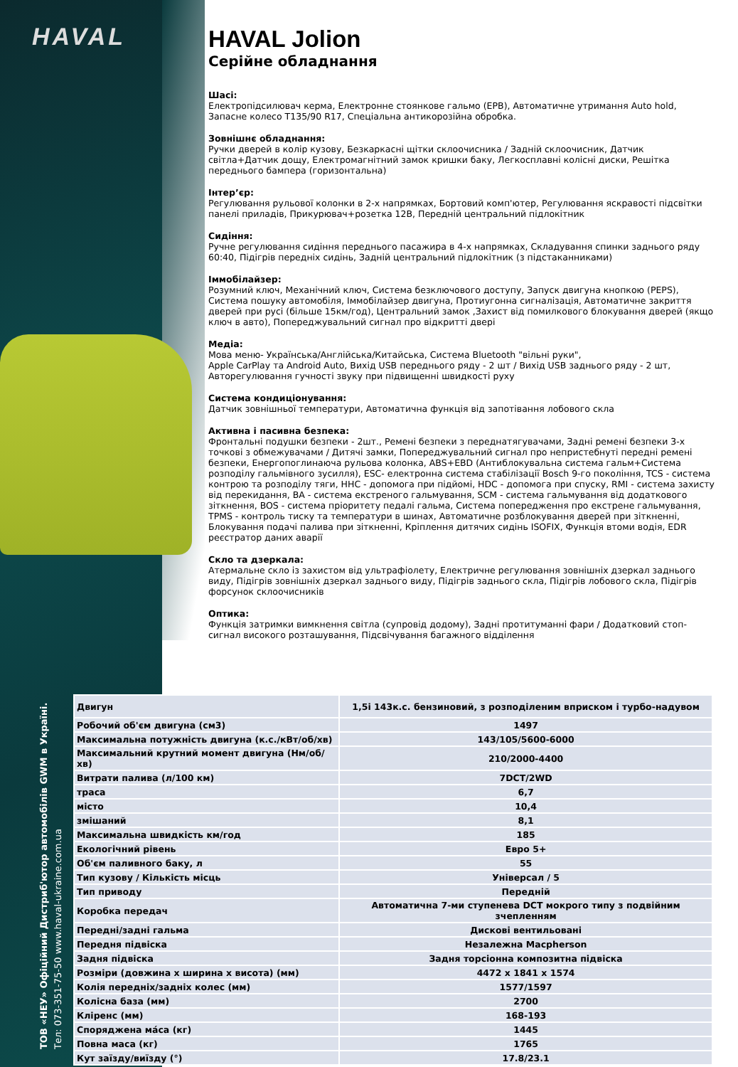HAVAL
ТОВ «НЕУ» Офіційний Дистриб'ютор автомобілів GWM в Україні.
Тел: 073-351-75-50 www.haval-ukraine.com.ua
HAVAL Jolion
Серійне обладнання
Шасі:
Електропідсилювач керма, Електронне стоянкове гальмо (EPB), Автоматичне утримання Auto hold, Запасне колесо T135/90 R17, Спеціальна антикорозійна обробка.
Зовнішнє обладнання:
Ручки дверей в колір кузову, Безкаркасні щітки склоочисника / Задній склоочисник, Датчик світла+Датчик дощу, Електромагнітний замок кришки баку, Легкосплавні колісні диски, Решітка переднього бампера (горизонтальна)
Інтер’єр:
Регулювання рульової колонки в 2-х напрямках, Бортовий комп'ютер, Регулювання яскравості підсвітки панелі приладів, Прикурювач+розетка 12В, Передній центральний підлокітник
Сидіння:
Ручне регулювання сидіння переднього пасажира в 4-х напрямках, Складування спинки заднього ряду 60:40, Підігрів передніх сидінь, Задній центральний підлокітник (з підстаканниками)
Іммобілайзер:
Розумний ключ, Механічний ключ, Система безключового доступу, Запуск двигуна кнопкою (PEPS), Система пошуку автомобіля, Іммобілайзер двигуна, Протиугонна сигналізація, Автоматичне закриття дверей при русі (більше 15км/год), Центральний замок ,Захист від помилкового блокування дверей (якщо ключ в авто), Попереджувальний сигнал про відкритті двері
Медіа:
Мова меню- Українська/Англійська/Китайська, Система Bluetooth "вільні руки",
Apple CarPlay та Android Auto, Вихід USB переднього ряду - 2 шт / Вихід USB заднього ряду - 2 шт, Авторегулювання гучності звуку при підвищенні швидкості руху
Система кондиціонування:
Датчик зовнішньої температури, Автоматична функція від запотівання лобового скла
Активна і пасивна безпека:
Фронтальні подушки безпеки - 2шт., Ремені безпеки з переднатягувачами, Задні ремені безпеки 3-х точкові з обмежувачами / Дитячі замки, Попереджувальний сигнал про непристебнуті передні ремені безпеки, Енергопоглинаюча рульова колонка, ABS+EBD (Антиблокувальна система гальм+Система розподілу гальмівного зусилля), ESC- електронна система стабілізації Bosch 9-го покоління, TCS - система контрою та розподілу тяги, HHC - допомога при підйомі, HDC - допомога при спуску, RMI - система захисту від перекидання, BA - система екстреного гальмування, SCM - система гальмування від додаткового зіткнення, BOS - система пріоритету педалі гальма, Система попередження про екстрене гальмування, TPMS - контроль тиску та температури в шинах, Автоматичне розблокування дверей при зіткненні, Блокування подачі палива при зіткненні, Кріплення дитячих сидінь ISOFIX, Функція втоми водія, EDR реєстратор даних аварії
Скло та дзеркала:
Атермальне скло із захистом від ультрафіолету, Електричне регулювання зовнішніх дзеркал заднього виду, Підігрів зовнішніх дзеркал заднього виду, Підігрів заднього скла, Підігрів лобового скла, Підігрів форсунок склоочисників
Оптика:
Функція затримки вимкнення світла (супровід додому), Задні протитуманні фари / Додатковий стоп-сигнал високого розташування, Підсвічування багажного відділення
| Двигун | 1,5і 143к.с. бензиновий, з розподіленим вприском і турбо-надувом |
| Робочий об'єм двигуна (см3) | 1497 |
| Максимальна потужність двигуна (к.с./кВт/об/хв) | 143/105/5600-6000 |
| Максимальний крутний момент двигуна (Нм/об/хв) | 210/2000-4400 |
| Витрати палива (л/100 км) | 7DCT/2WD |
| траса | 6,7 |
| місто | 10,4 |
| змішаний | 8,1 |
| Максимальна швидкість км/год | 185 |
| Екологічний рівень | Евро 5+ |
| Об'єм паливного баку, л | 55 |
| Тип кузову / Кількість місць | Універсал / 5 |
| Тип приводу | Передній |
| Коробка передач | Автоматична 7-ми ступенева DCT мокрого типу з подвійним зчепленням |
| Передні/задні гальма | Дискові вентильовані |
| Передня підвіска | Незалежна Macpherson |
| Задня підвіска | Задня торсіонна композитна підвіска |
| Розміри (довжина х ширина х висота) (мм) | 4472 x 1841 x 1574 |
| Колія передніх/задніх колес (мм) | 1577/1597 |
| Колісна база (мм) | 2700 |
| Кліренс (мм) | 168-193 |
| Споряджена ма́са (кг) | 1445 |
| Повна маса (кг) | 1765 |
| Кут заїзду/виїзду (°) | 17.8/23.1 |